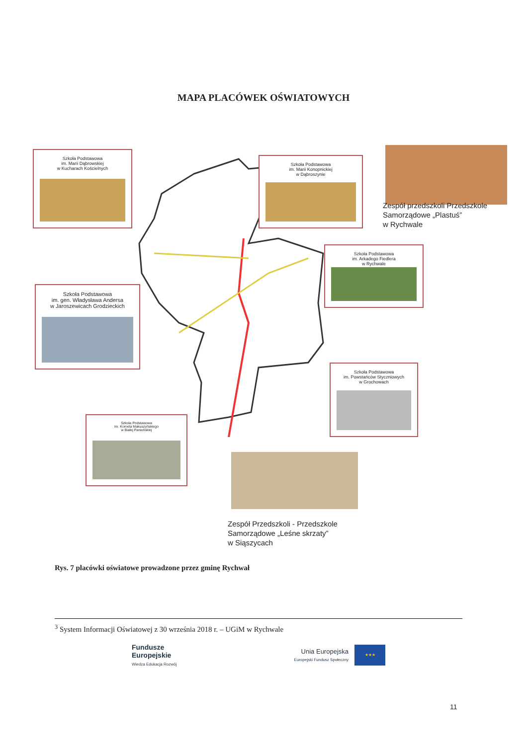MAPA PLACÓWEK OŚWIATOWYCH
Szkoła Podstawowa
im. Marii Dąbrowskiej
w Kucharach Kościelnych
Szkoła Podstawowa
im. Marii Konopnickiej
w Dąbroszynie
Zespół przedszkoli Przedszkole
Samorządowe „Plastuś”
w Rychwale
Szkoła Podstawowa
im. Arkadego Fiedlera
w Rychwale
Szkoła Podstawowa
im. gen. Władysława Andersa
w Jaroszewicach Grodzieckich
Szkoła Podstawowa
im. Powstańców Styczniowych
w Grochowach
Szkoła Podstawowa
im. Kornela Makuszyńskiego
w Białej Panieńskiej
Zespół Przedszkoli - Przedszkole
Samorządowe „Leśne skrzaty”
w Siąszycach
Rys. 7 placówki oświatowe prowadzone przez gminę Rychwał
<sup>3</sup> System Informacji Oświatowej z 30 września 2018 r. – UGiM w Rychwale
Fundusze
Europejskie
Wiedza Edukacja Rozwój
Unia Europejska
Europejski Fundusz Społeczny
★★★
11